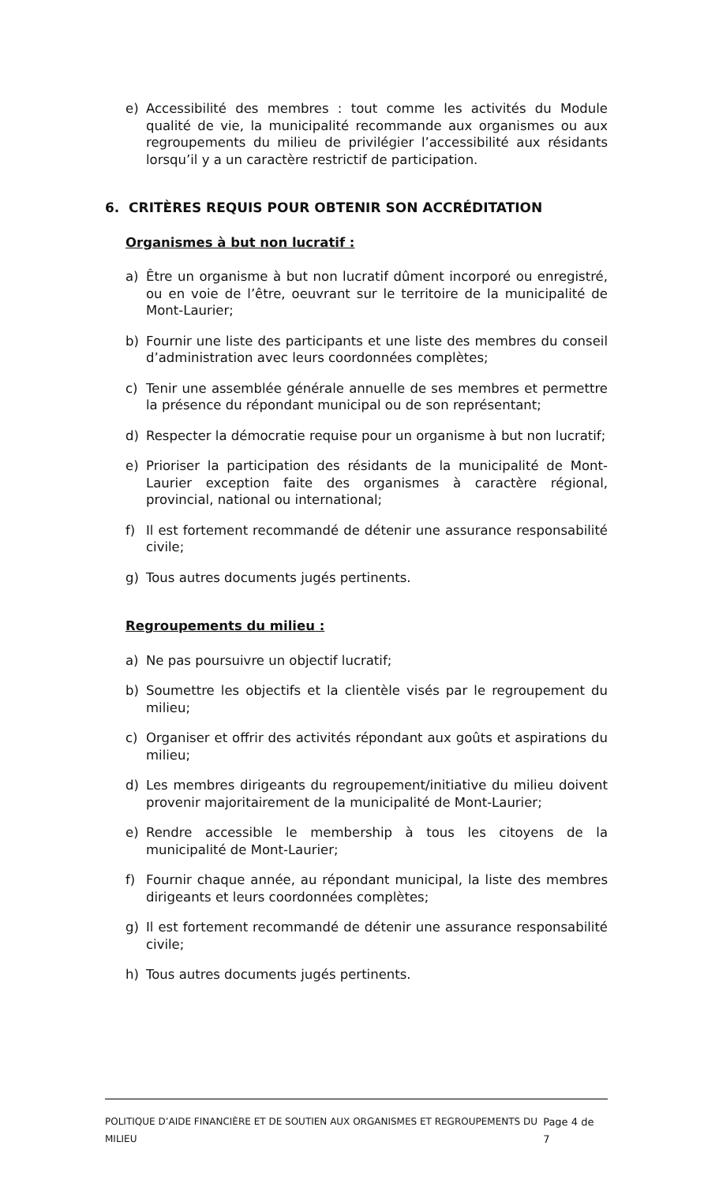e) Accessibilité des membres : tout comme les activités du Module qualité de vie, la municipalité recommande aux organismes ou aux regroupements du milieu de privilégier l’accessibilité aux résidants lorsqu’il y a un caractère restrictif de participation.
6. CRITÈRES REQUIS POUR OBTENIR SON ACCRÉDITATION
Organismes à but non lucratif :
a) Être un organisme à but non lucratif dûment incorporé ou enregistré, ou en voie de l’être, oeuvrant sur le territoire de la municipalité de Mont-Laurier;
b) Fournir une liste des participants et une liste des membres du conseil d’administration avec leurs coordonnées complètes;
c) Tenir une assemblée générale annuelle de ses membres et permettre la présence du répondant municipal ou de son représentant;
d) Respecter la démocratie requise pour un organisme à but non lucratif;
e) Prioriser la participation des résidants de la municipalité de Mont-Laurier exception faite des organismes à caractère régional, provincial, national ou international;
f) Il est fortement recommandé de détenir une assurance responsabilité civile;
g) Tous autres documents jugés pertinents.
Regroupements du milieu :
a) Ne pas poursuivre un objectif lucratif;
b) Soumettre les objectifs et la clientèle visés par le regroupement du milieu;
c) Organiser et offrir des activités répondant aux goûts et aspirations du milieu;
d) Les membres dirigeants du regroupement/initiative du milieu doivent provenir majoritairement de la municipalité de Mont-Laurier;
e) Rendre accessible le membership à tous les citoyens de la municipalité de Mont-Laurier;
f) Fournir chaque année, au répondant municipal, la liste des membres dirigeants et leurs coordonnées complètes;
g) Il est fortement recommandé de détenir une assurance responsabilité civile;
h) Tous autres documents jugés pertinents.
POLITIQUE D’AIDE FINANCIÈRE ET DE SOUTIEN AUX ORGANISMES ET REGROUPEMENTS DU MILIEU Page 4 de 7